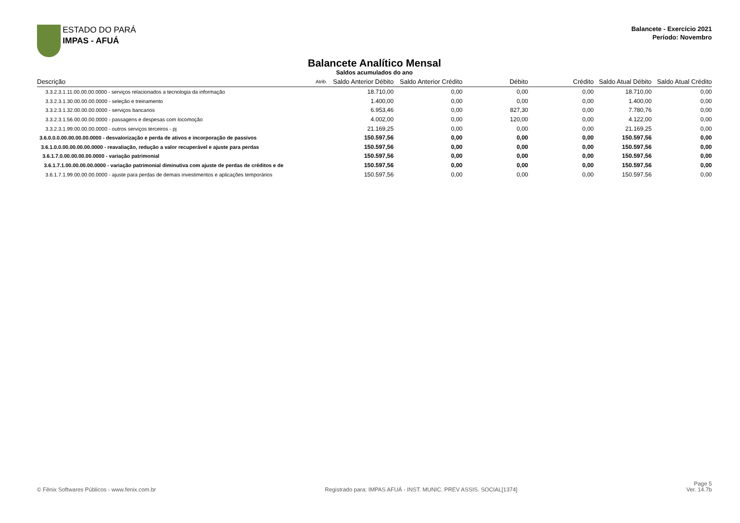ESTADO DO PARÁ
IMPAS - AFUÁ
Balancete - Exercício 2021
Período: Novembro
Balancete Analítico Mensal
Saldos acumulados do ano
| Descrição | Atrib. | Saldo Anterior Débito | Saldo Anterior Crédito | Débito | Crédito | Saldo Atual Débito | Saldo Atual Crédito |
| --- | --- | --- | --- | --- | --- | --- | --- |
| 3.3.2.3.1.11.00.00.00.0000 - serviços relacionados a tecnologia da informação | | 18.710,00 | 0,00 | 0,00 | 0,00 | 18.710,00 | 0,00 |
| 3.3.2.3.1.30.00.00.00.0000 - seleção e treinamento | | 1.400,00 | 0,00 | 0,00 | 0,00 | 1.400,00 | 0,00 |
| 3.3.2.3.1.32.00.00.00.0000 - serviços bancarios | | 6.953,46 | 0,00 | 827,30 | 0,00 | 7.780,76 | 0,00 |
| 3.3.2.3.1.56.00.00.00.0000 - passagens e despesas com locomoção | | 4.002,00 | 0,00 | 120,00 | 0,00 | 4.122,00 | 0,00 |
| 3.3.2.3.1.99.00.00.00.0000 - outros serviços terceiros - pj | | 21.169,25 | 0,00 | 0,00 | 0,00 | 21.169,25 | 0,00 |
| 3.6.0.0.0.00.00.00.00.0000 - desvalorização e perda de ativos e incorporação de passivos | | 150.597,56 | 0,00 | 0,00 | 0,00 | 150.597,56 | 0,00 |
| 3.6.1.0.0.00.00.00.00.0000 - reavaliação, redução a valor recuperável e ajuste para perdas | | 150.597,56 | 0,00 | 0,00 | 0,00 | 150.597,56 | 0,00 |
| 3.6.1.7.0.00.00.00.00.0000 - variação patrimonial | | 150.597,56 | 0,00 | 0,00 | 0,00 | 150.597,56 | 0,00 |
| 3.6.1.7.1.00.00.00.00.0000 - variação patrimonial diminutiva com ajuste de perdas de créditos e de | | 150.597,56 | 0,00 | 0,00 | 0,00 | 150.597,56 | 0,00 |
| 3.6.1.7.1.99.00.00.00.0000 - ajuste para perdas de demais investimentos e aplicações temporários | | 150.597,56 | 0,00 | 0,00 | 0,00 | 150.597,56 | 0,00 |
© Fênix Softwares Públicos - www.fenix.com.br
Registrado para: IMPAS AFUÁ - INST. MUNIC. PREV ASSIS. SOCIAL[1374]
Page 5
Ver. 14.7b